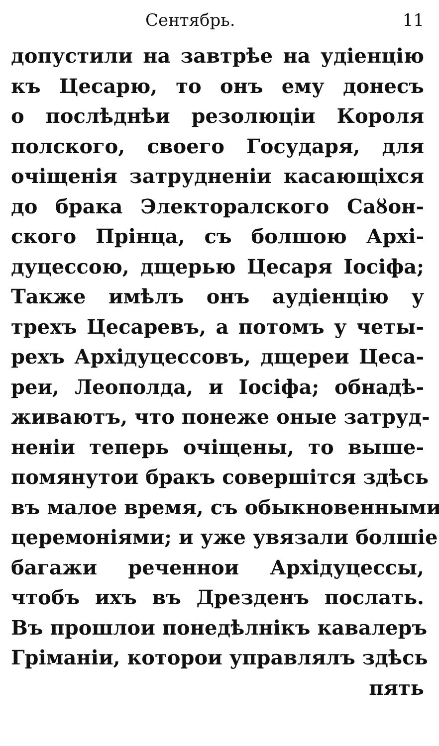Сентябрь. 11
допустили на завтрѣе на удіенцію
къ Цесарю, то онъ ему донесъ
о послѣднѣи резолюціи Короля
полского, своего Государя, для
очіщенія затрудненіи касающіхся
до брака Электоралского Саȣон-
ского Прінца, съ болшою Архі-
дуцессою, дщерью Цесаря Іосіфа;
Также имѣлъ онъ аудіенцію у
трехъ Цесаревъ, а потомъ у четы-
рехъ Архідуцессовъ, дщереи Цеса-
реи, Леополда, и Іосіфа; обнадѣ-
живаютъ, что понеже оные затруд-
неніи теперь очіщены, то выше-
помянутои бракъ совершітся здѣсь
въ малое время, съ обыкновенными
церемоніями; и уже увязали болшіе
багажи реченнои Архідуцессы,
чтобъ ихъ въ Дрезденъ послать.
Въ прошлои понедѣлнікъ кавалеръ
Гріманіи, которои управлялъ здѣсь
пять